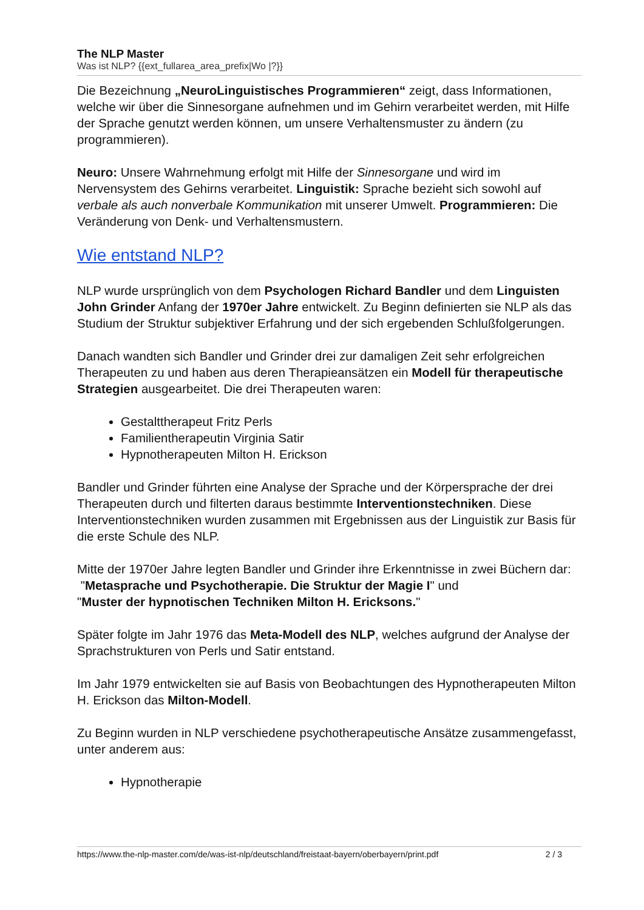The NLP Master
Was ist NLP? {{ext_fullarea_area_prefix|Wo |?}}
Die Bezeichnung „NeuroLinguistisches Programmieren“ zeigt, dass Informationen, welche wir über die Sinnesorgane aufnehmen und im Gehirn verarbeitet werden, mit Hilfe der Sprache genutzt werden können, um unsere Verhaltensmuster zu ändern (zu programmieren).
Neuro: Unsere Wahrnehmung erfolgt mit Hilfe der Sinnesorgane und wird im Nervensystem des Gehirns verarbeitet. Linguistik: Sprache bezieht sich sowohl auf verbale als auch nonverbale Kommunikation mit unserer Umwelt. Programmieren: Die Veränderung von Denk- und Verhaltensmustern.
Wie entstand NLP?
NLP wurde ursprünglich von dem Psychologen Richard Bandler und dem Linguisten John Grinder Anfang der 1970er Jahre entwickelt. Zu Beginn definierten sie NLP als das Studium der Struktur subjektiver Erfahrung und der sich ergebenden Schlußfolgerungen.
Danach wandten sich Bandler und Grinder drei zur damaligen Zeit sehr erfolgreichen Therapeuten zu und haben aus deren Therapieansätzen ein Modell für therapeutische Strategien ausgearbeitet. Die drei Therapeuten waren:
Gestalttherapeut Fritz Perls
Familientherapeutin Virginia Satir
Hypnotherapeuten Milton H. Erickson
Bandler und Grinder führten eine Analyse der Sprache und der Körpersprache der drei Therapeuten durch und filterten daraus bestimmte Interventionstechniken. Diese Interventionstechniken wurden zusammen mit Ergebnissen aus der Linguistik zur Basis für die erste Schule des NLP.
Mitte der 1970er Jahre legten Bandler und Grinder ihre Erkenntnisse in zwei Büchern dar:
"Metasprache und Psychotherapie. Die Struktur der Magie I" und
"Muster der hypnotischen Techniken Milton H. Ericksons."
Später folgte im Jahr 1976 das Meta-Modell des NLP, welches aufgrund der Analyse der Sprachstrukturen von Perls und Satir entstand.
Im Jahr 1979 entwickelten sie auf Basis von Beobachtungen des Hypnotherapeuten Milton H. Erickson das Milton-Modell.
Zu Beginn wurden in NLP verschiedene psychotherapeutische Ansätze zusammengefasst, unter anderem aus:
Hypnotherapie
https://www.the-nlp-master.com/de/was-ist-nlp/deutschland/freistaat-bayern/oberbayern/print.pdf 2 / 3